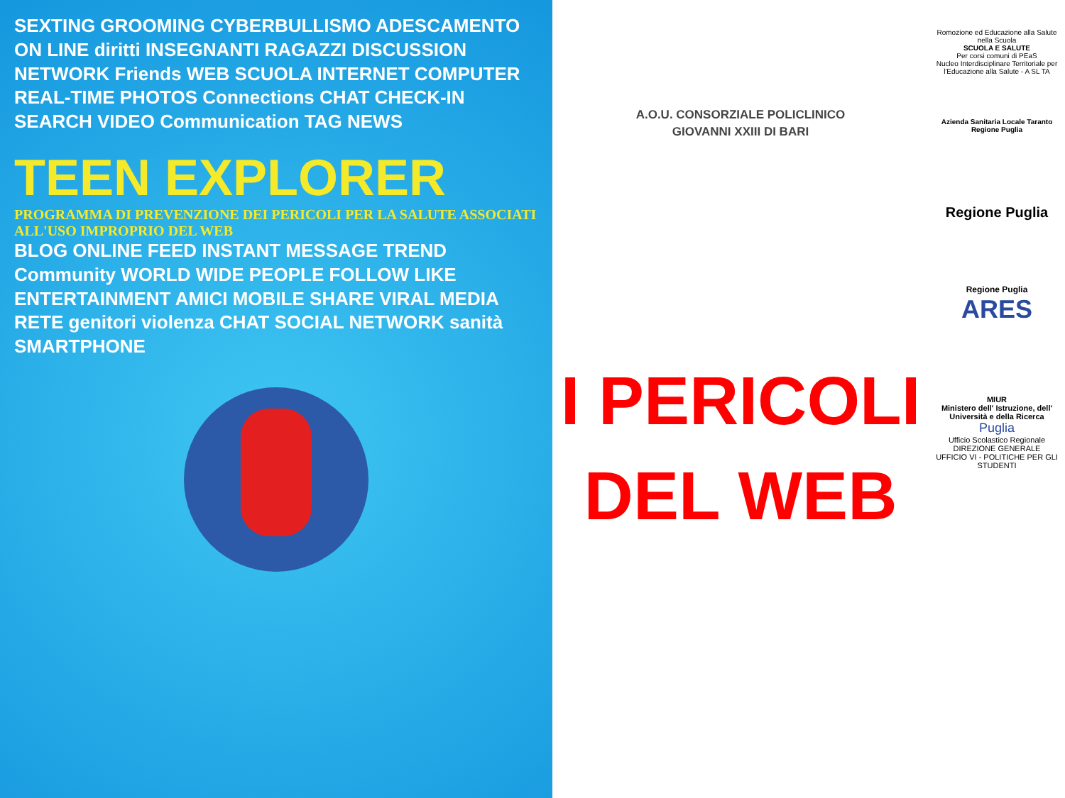SEXTING GROOMING CYBERBULLISMO ADESCAMENTO ON LINE diritti INSEGNANTI RAGAZZI DISCUSSION NETWORK Friends WEB SCUOLA INTERNET COMPUTER REAL-TIME PHOTOS Connections CHAT CHECK-IN SEARCH VIDEO Communication TAG NEWS
TEEN EXPLORER
PROGRAMMA DI PREVENZIONE DEI PERICOLI PER LA SALUTE ASSOCIATI ALL'USO IMPROPRIO DEL WEB
BLOG ONLINE FEED INSTANT MESSAGE TREND Community WORLD WIDE PEOPLE FOLLOW LIKE ENTERTAINMENT AMICI MOBILE SHARE VIRAL MEDIA RETE genitori violenza CHAT SOCIAL NETWORK sanità SMARTPHONE
A.O.U. CONSORZIALE POLICLINICO
GIOVANNI XXIII DI BARI
I PERICOLI
DEL WEB
Romozione ed Educazione alla Salute nella Scuola
SCUOLA E SALUTE
Per corsi comuni di PEaS
Nucleo Interdisciplinare Territoriale per l'Educazione alla Salute - A SL TA
Azienda Sanitaria Locale Taranto
Regione Puglia
Regione Puglia
Regione Puglia
ARES
MIUR
Ministero dell' Istruzione, dell' Università e della Ricerca
Puglia
Ufficio Scolastico Regionale
DIREZIONE GENERALE
UFFICIO VI - POLITICHE PER GLI STUDENTI